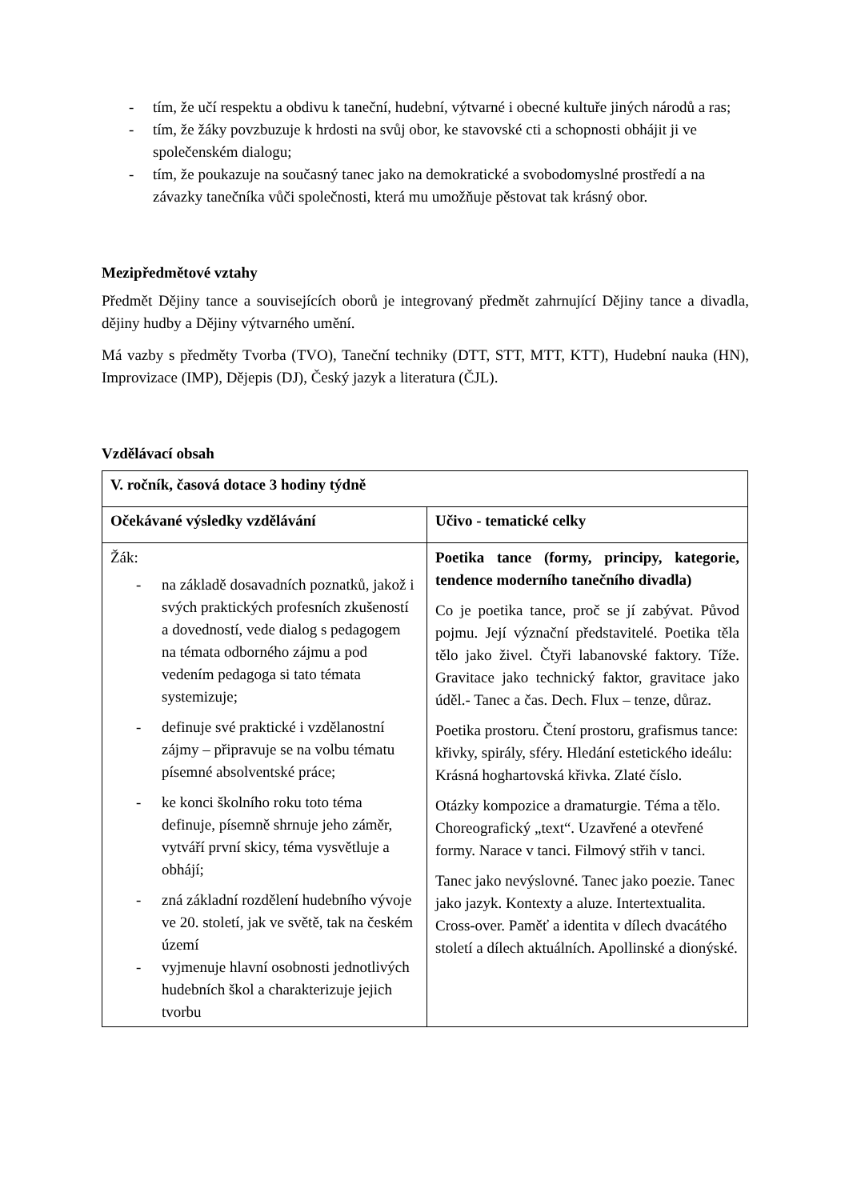- tím, že učí respektu a obdivu k taneční, hudební, výtvarné i obecné kultuře jiných národů a ras;
- tím, že žáky povzbuzuje k hrdosti na svůj obor, ke stavovské cti a schopnosti obhájit ji ve společenském dialogu;
- tím, že poukazuje na současný tanec jako na demokratické a svobodomyslné prostředí a na závazky tanečníka vůči společnosti, která mu umožňuje pěstovat tak krásný obor.
Mezipředmětové vztahy
Předmět Dějiny tance a souvisejících oborů je integrovaný předmět zahrnující Dějiny tance a divadla, dějiny hudby a Dějiny výtvarného umění.
Má vazby s předměty Tvorba (TVO), Taneční techniky (DTT, STT, MTT, KTT), Hudební nauka (HN), Improvizace (IMP), Dějepis (DJ), Český jazyk a literatura (ČJL).
Vzdělávací obsah
| V. ročník, časová dotace 3 hodiny týdně | |
| --- | --- |
| Očekávané výsledky vzdělávání | Učivo - tematické celky |
| Žák: - na základě dosavadních poznatků, jakož i svých praktických profesních zkušeností a dovedností, vede dialog s pedagogem na témata odborného zájmu a pod vedením pedagoga si tato témata systemizuje; - definuje své praktické i vzdělanostní zájmy – připravuje se na volbu tématu písemné absolventské práce; - ke konci školního roku toto téma definuje, písemně shrnuje jeho záměr, vytváří první skicy, téma vysvětluje a obhájí; - zná základní rozdělení hudebního vývoje ve 20. století, jak ve světě, tak na českém území - vyjmenuje hlavní osobnosti jednotlivých hudebních škol a charakterizuje jejich tvorbu | Poetika tance (formy, principy, kategorie, tendence moderního tanečního divadla) Co je poetika tance, proč se jí zabývat. Původ pojmu. Její význační představitelé. Poetika těla tělo jako živel. Čtyři labanovské faktory. Tíže. Gravitace jako technický faktor, gravitace jako úděl.- Tanec a čas. Dech. Flux – tenze, důraz. Poetika prostoru. Čtení prostoru, grafismus tance: křivky, spirály, sféry. Hledání estetického ideálu: Krásná hoghartovská křivka. Zlaté číslo. Otázky kompozice a dramaturgie. Téma a tělo. Choreografický „text“. Uzavřené a otevřené formy. Narace v tanci. Filmový střih v tanci. Tanec jako nevýslovné. Tanec jako poezie. Tanec jako jazyk. Kontexty a aluze. Intertextualita. Cross-over. Paměť a identita v dílech dvacátého století a dílech aktuálních. Apollinské a dionýské. |